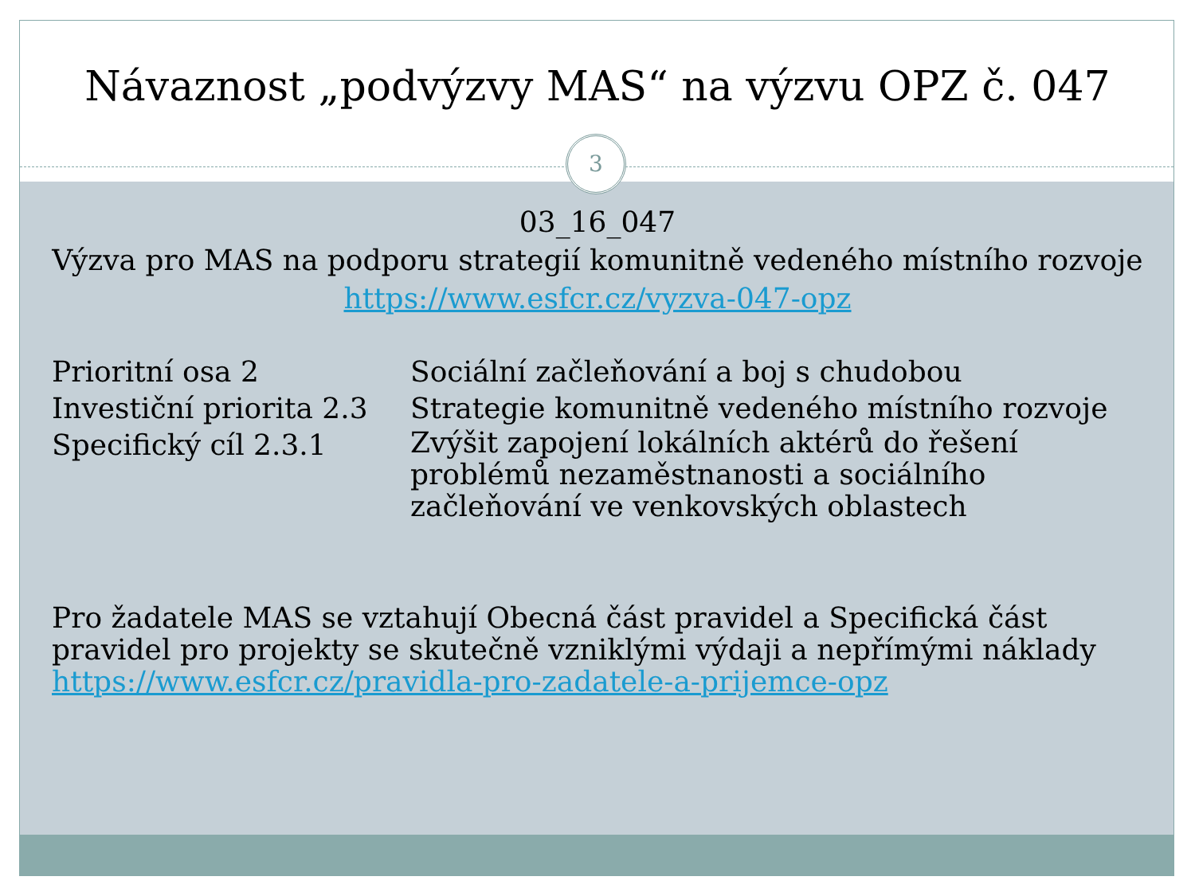Návaznost „podvýzvy MAS“ na výzvu OPZ č. 047
3
03_16_047
Výzva pro MAS na podporu strategií komunitně vedeného místního rozvoje
https://www.esfcr.cz/vyzva-047-opz
| Prioritní osa 2 | Sociální začleňování a boj s chudobou |
| Investiční priorita 2.3 | Strategie komunitně vedeného místního rozvoje |
| Specifický cíl 2.3.1 | Zvýšit zapojení lokálních aktérů do řešení problémů nezaměstnanosti a sociálního začleňování ve venkovských oblastech |
Pro žadatele MAS se vztahují Obecná část pravidel a Specifická část pravidel pro projekty se skutečně vzniklými výdaji a nepřímými náklady
https://www.esfcr.cz/pravidla-pro-zadatele-a-prijemce-opz